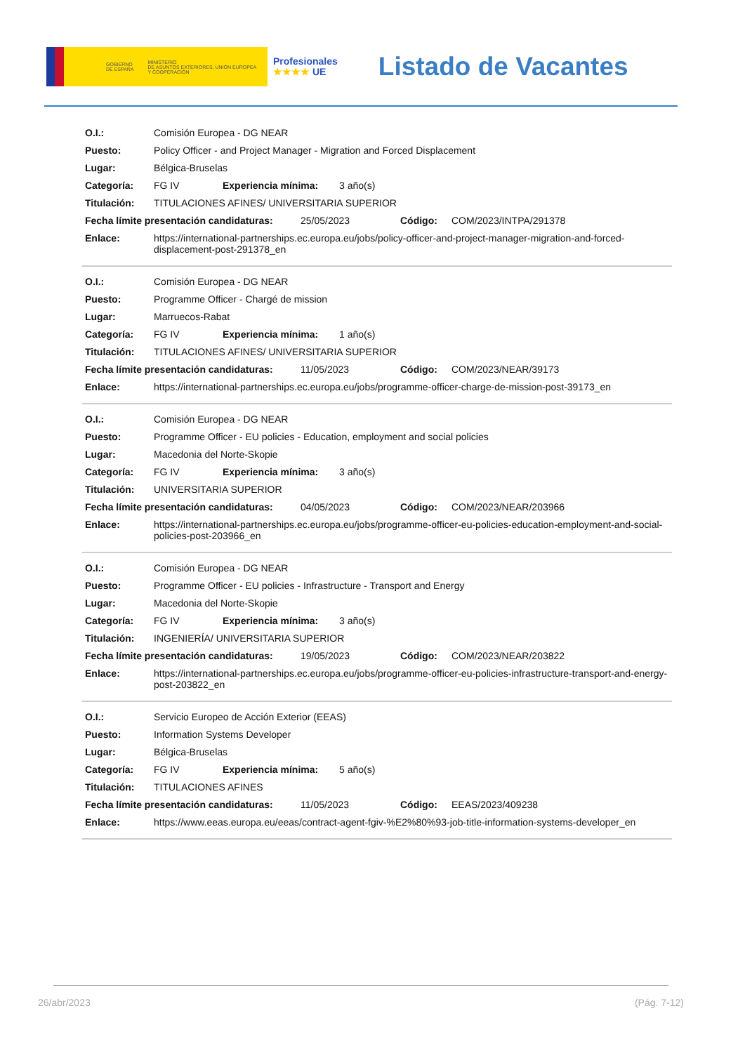GOBIERNO
DE ESPAÑA MINISTERIO
DE ASUNTOS EXTERIORES, UNIÓN EUROPEA
Y COOPERACIÓN
Profesionales
★★★★ UE
Listado de Vacantes
O.I.: Comisión Europea - DG NEAR
Puesto: Policy Officer - and Project Manager - Migration and Forced Displacement
Lugar: Bélgica-Bruselas
Categoría: FG IV Experiencia mínima: 3 año(s)
Titulación: TITULACIONES AFINES/ UNIVERSITARIA SUPERIOR
Fecha límite presentación candidaturas: 25/05/2023 Código: COM/2023/INTPA/291378
Enlace: https://international-partnerships.ec.europa.eu/jobs/policy-officer-and-project-manager-migration-and-forced-displacement-post-291378_en
O.I.: Comisión Europea - DG NEAR
Puesto: Programme Officer - Chargé de mission
Lugar: Marruecos-Rabat
Categoría: FG IV Experiencia mínima: 1 año(s)
Titulación: TITULACIONES AFINES/ UNIVERSITARIA SUPERIOR
Fecha límite presentación candidaturas: 11/05/2023 Código: COM/2023/NEAR/39173
Enlace: https://international-partnerships.ec.europa.eu/jobs/programme-officer-charge-de-mission-post-39173_en
O.I.: Comisión Europea - DG NEAR
Puesto: Programme Officer - EU policies - Education, employment and social policies
Lugar: Macedonia del Norte-Skopie
Categoría: FG IV Experiencia mínima: 3 año(s)
Titulación: UNIVERSITARIA SUPERIOR
Fecha límite presentación candidaturas: 04/05/2023 Código: COM/2023/NEAR/203966
Enlace: https://international-partnerships.ec.europa.eu/jobs/programme-officer-eu-policies-education-employment-and-social-policies-post-203966_en
O.I.: Comisión Europea - DG NEAR
Puesto: Programme Officer - EU policies - Infrastructure - Transport and Energy
Lugar: Macedonia del Norte-Skopie
Categoría: FG IV Experiencia mínima: 3 año(s)
Titulación: INGENIERÍA/ UNIVERSITARIA SUPERIOR
Fecha límite presentación candidaturas: 19/05/2023 Código: COM/2023/NEAR/203822
Enlace: https://international-partnerships.ec.europa.eu/jobs/programme-officer-eu-policies-infrastructure-transport-and-energy-post-203822_en
O.I.: Servicio Europeo de Acción Exterior (EEAS)
Puesto: Information Systems Developer
Lugar: Bélgica-Bruselas
Categoría: FG IV Experiencia mínima: 5 año(s)
Titulación: TITULACIONES AFINES
Fecha límite presentación candidaturas: 11/05/2023 Código: EEAS/2023/409238
Enlace: https://www.eeas.europa.eu/eeas/contract-agent-fgiv-%E2%80%93-job-title-information-systems-developer_en
26/abr/2023 (Pág. 7-12)